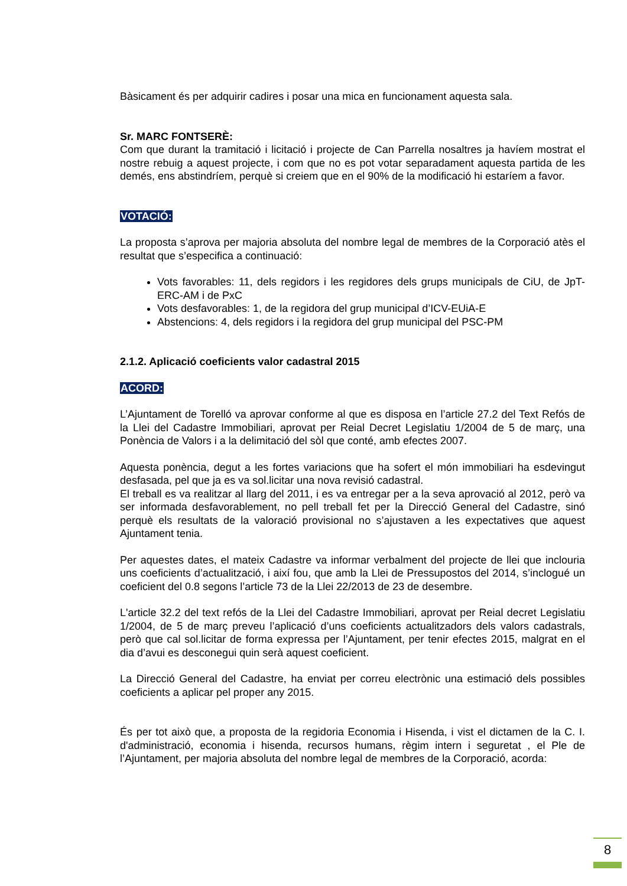Bàsicament és per adquirir cadires i posar una mica en funcionament aquesta sala.
Sr. MARC FONTSERÈ:
Com que durant la tramitació i licitació i projecte de Can Parrella nosaltres ja havíem mostrat el nostre rebuig a aquest projecte, i com que no es pot votar separadament aquesta partida de les demés, ens abstindríem, perquè si creiem que en el 90% de la modificació hi estaríem a favor.
VOTACIÓ:
La proposta s’aprova per majoria absoluta del nombre legal de membres de la Corporació atès el resultat que s’especifica a continuació:
Vots favorables: 11, dels regidors i les regidores dels grups municipals de CiU, de JpT-ERC-AM i de PxC
Vots desfavorables: 1, de la regidora del grup municipal d’ICV-EUiA-E
Abstencions: 4, dels regidors i la regidora del grup municipal del PSC-PM
2.1.2. Aplicació coeficients valor cadastral 2015
ACORD:
L’Ajuntament de Torelló va aprovar conforme al que es disposa en l’article 27.2 del Text Refós de la Llei del Cadastre Immobiliari, aprovat per Reial Decret Legislatiu 1/2004 de 5 de març, una Ponència de Valors i a la delimitació del sòl que conté, amb efectes 2007.
Aquesta ponència, degut a les fortes variacions que ha sofert el món immobiliari ha esdevingut desfasada, pel que ja es va sol.licitar una nova revisió cadastral.
El treball es va realitzar al llarg del 2011, i es va entregar per a la seva aprovació al 2012, però va ser informada desfavorablement, no pell treball fet per la Direcció General del Cadastre, sinó perquè els resultats de la valoració provisional no s’ajustaven a les expectatives que aquest Ajuntament tenia.
Per aquestes dates, el mateix Cadastre va informar verbalment del projecte de llei que inclouria uns coeficients d’actualització, i així fou, que amb la Llei de Pressupostos del 2014, s’inclogué un coeficient del 0.8 segons l’article 73 de la Llei 22/2013 de 23 de desembre.
L'article 32.2 del text refós de la Llei del Cadastre Immobiliari, aprovat per Reial decret Legislatiu 1/2004, de 5 de març preveu l’aplicació d’uns coeficients actualitzadors dels valors cadastrals, però que cal sol.licitar de forma expressa per l’Ajuntament, per tenir efectes 2015, malgrat en el dia d’avui es desconegui quin serà aquest coeficient.
La Direcció General del Cadastre, ha enviat per correu electrònic una estimació dels possibles coeficients a aplicar pel proper any 2015.
És per tot això que, a proposta de la regidoria Economia i Hisenda, i vist el dictamen de la C. I. d'administració, economia i hisenda, recursos humans, règim intern i seguretat , el Ple de l’Ajuntament, per majoria absoluta del nombre legal de membres de la Corporació, acorda:
8